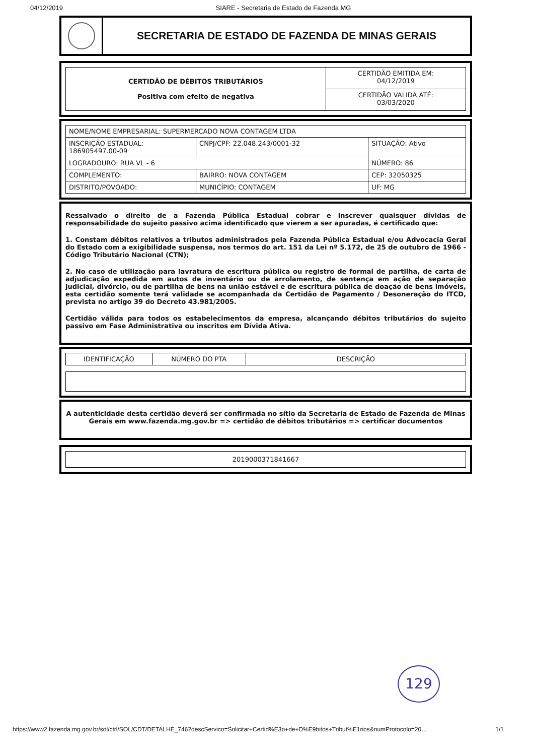04/12/2019 SIARE - Secretaria de Estado de Fazenda MG
SECRETARIA DE ESTADO DE FAZENDA DE MINAS GERAIS
| CERTIDÃO DE DÉBITOS TRIBUTÁRIOS Positiva com efeito de negativa | CERTIDÃO EMITIDA EM: 04/12/2019 |
| | CERTIDÃO VALIDA ATÉ: 03/03/2020 |
| NOME/NOME EMPRESARIAL: SUPERMERCADO NOVA CONTAGEM LTDA | | |
| INSCRIÇÃO ESTADUAL: 186905497.00-09 | CNPJ/CPF: 22.048.243/0001-32 | SITUAÇÃO: Ativo |
| LOGRADOURO: RUA VL - 6 | | NÚMERO: 86 |
| COMPLEMENTO: | BAIRRO: NOVA CONTAGEM | CEP: 32050325 |
| DISTRITO/POVOADO: | MUNICÍPIO: CONTAGEM | UF: MG |
Ressalvado o direito de a Fazenda Pública Estadual cobrar e inscrever quaisquer dívidas de responsabilidade do sujeito passivo acima identificado que vierem a ser apuradas, é certificado que:
1. Constam débitos relativos a tributos administrados pela Fazenda Pública Estadual e/ou Advocacia Geral do Estado com a exigibilidade suspensa, nos termos do art. 151 da Lei nº 5.172, de 25 de outubro de 1966 - Código Tributário Nacional (CTN);
2. No caso de utilização para lavratura de escritura pública ou registro de formal de partilha, de carta de adjudicação expedida em autos de inventário ou de arrolamento, de sentença em ação de separação judicial, divórcio, ou de partilha de bens na união estável e de escritura pública de doação de bens imóveis, esta certidão somente terá validade se acompanhada da Certidão de Pagamento / Desoneração do ITCD, prevista no artigo 39 do Decreto 43.981/2005.
Certidão válida para todos os estabelecimentos da empresa, alcançando débitos tributários do sujeito passivo em Fase Administrativa ou inscritos em Dívida Ativa.
| IDENTIFICAÇÃO | NÚMERO DO PTA | DESCRIÇÃO |
| --- | --- | --- |
A autenticidade desta certidão deverá ser confirmada no sítio da Secretaria de Estado de Fazenda de Minas Gerais em www.fazenda.mg.gov.br => certidão de débitos tributários => certificar documentos
2019000371841667
129
https://www2.fazenda.mg.gov.br/sol/ctrl/SOL/CDT/DETALHE_746?descServico=Solicitar+Certid%E3o+de+D%E9bitos+Tribut%E1rios&numProtocolo=20… 1/1